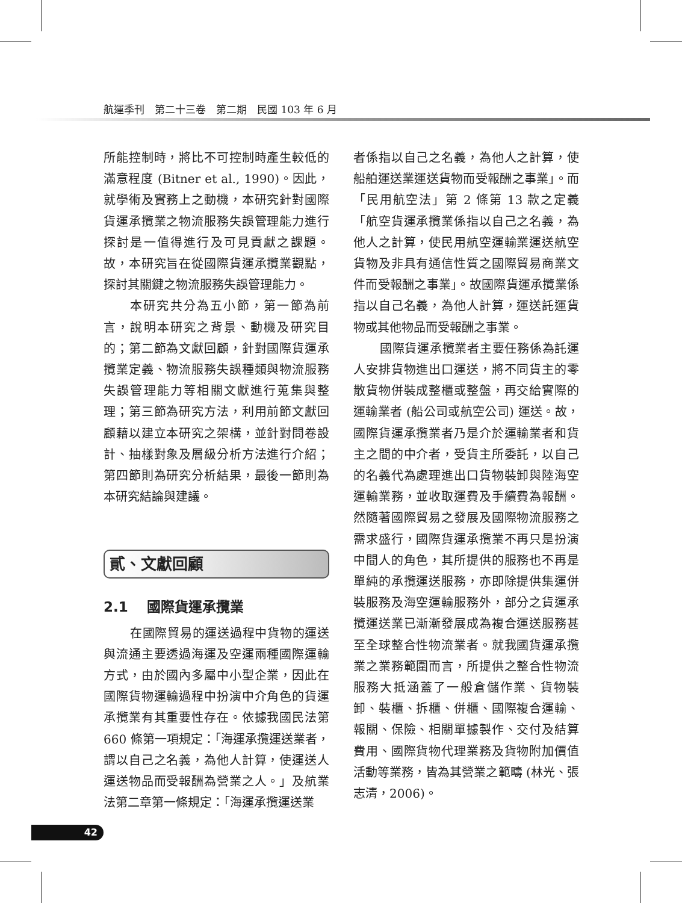航運季刊　第二十三卷　第二期　民國 103 年 6 月
所能控制時，將比不可控制時產生較低的滿意程度 (Bitner et al., 1990)。因此，就學術及實務上之動機，本研究針對國際貨運承攬業之物流服務失誤管理能力進行探討是一值得進行及可見貢獻之課題。故，本研究旨在從國際貨運承攬業觀點，探討其關鍵之物流服務失誤管理能力。
本研究共分為五小節，第一節為前言，說明本研究之背景、動機及研究目的；第二節為文獻回顧，針對國際貨運承攬業定義、物流服務失誤種類與物流服務失誤管理能力等相關文獻進行蒐集與整理；第三節為研究方法，利用前節文獻回顧藉以建立本研究之架構，並針對問卷設計、抽樣對象及層級分析方法進行介紹；第四節則為研究分析結果，最後一節則為本研究結論與建議。
貳、文獻回顧
2.1　 國際貨運承攬業
在國際貿易的運送過程中貨物的運送與流通主要透過海運及空運兩種國際運輸方式，由於國內多屬中小型企業，因此在國際貨物運輸過程中扮演中介角色的貨運承攬業有其重要性存在。依據我國民法第 660 條第一項規定：「海運承攬運送業者，謂以自己之名義，為他人計算，使運送人運送物品而受報酬為營業之人。」及航業法第二章第一條規定：「海運承攬運送業
者係指以自己之名義，為他人之計算，使船舶運送業運送貨物而受報酬之事業」。而「民用航空法」第 2 條第 13 款之定義「航空貨運承攬業係指以自己之名義，為他人之計算，使民用航空運輸業運送航空貨物及非具有通信性質之國際貿易商業文件而受報酬之事業」。故國際貨運承攬業係指以自己名義，為他人計算，運送託運貨物或其他物品而受報酬之事業。
國際貨運承攬業者主要任務係為託運人安排貨物進出口運送，將不同貨主的零散貨物併裝成整櫃或整盤，再交給實際的運輸業者 (船公司或航空公司) 運送。故，國際貨運承攬業者乃是介於運輸業者和貨主之間的中介者，受貨主所委託，以自己的名義代為處理進出口貨物裝卸與陸海空運輸業務，並收取運費及手續費為報酬。然隨著國際貿易之發展及國際物流服務之需求盛行，國際貨運承攬業不再只是扮演中間人的角色，其所提供的服務也不再是單純的承攬運送服務，亦即除提供集運併裝服務及海空運輸服務外，部分之貨運承攬運送業已漸漸發展成為複合運送服務甚至全球整合性物流業者。就我國貨運承攬業之業務範圍而言，所提供之整合性物流服務大抵涵蓋了一般倉儲作業、貨物裝卸、裝櫃、拆櫃、併櫃、國際複合運輸、報關、保險、相關單據製作、交付及結算費用、國際貨物代理業務及貨物附加價值活動等業務，皆為其營業之範疇 (林光、張志清，2006)。
42